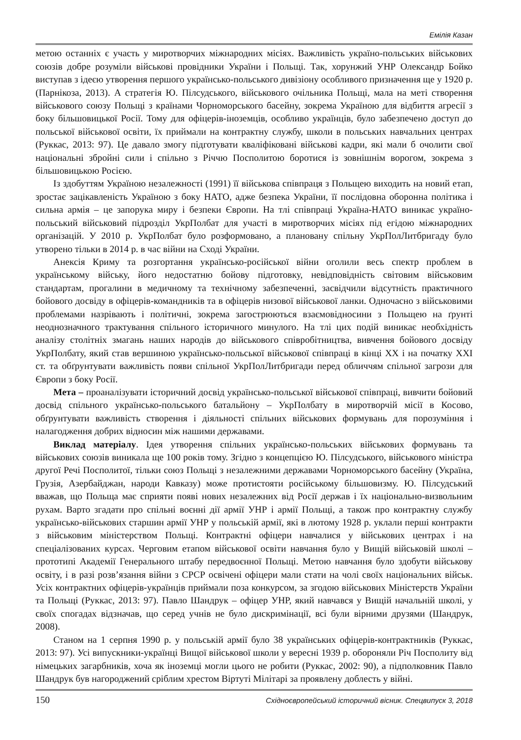Емілія Казан
метою останніх є участь у миротворчих міжнародних місіях. Важливість україно-польських військових союзів добре розуміли військові провідники України і Польщі. Так, хорунжий УНР Олександр Бойко виступав з ідеєю утворення першого українсько-польського дивізіону особливого призначення ще у 1920 р. (Парнікоза, 2013). А стратегія Ю. Пілсудського, військового очільника Польщі, мала на меті створення військового союзу Польщі з країнами Чорноморського басейну, зокрема Україною для відбиття агресії з боку більшовицької Росії. Тому для офіцерів-іноземців, особливо українців, було забезпечено доступ до польської військової освіти, їх приймали на контрактну службу, школи в польських навчальних центрах (Руккас, 2013: 97). Це давало змогу підготувати кваліфіковані військові кадри, які мали б очолити свої національні збройні сили і спільно з Річчю Посполитою боротися із зовнішнім ворогом, зокрема з більшовицькою Росією.
Із здобуттям Україною незалежності (1991) її військова співпраця з Польщею виходить на новий етап, зростає зацікавленість Україною з боку НАТО, адже безпека України, її послідовна оборонна політика і сильна армія – це запорука миру і безпеки Європи. На тлі співпраці Україна-НАТО виникає україно-польський військовий підрозділ УкрПолбат для участі в миротворчих місіях під егідою міжнародних організацій. У 2010 р. УкрПолбат було розформовано, а плановану спільну УкрПолЛитбригаду було утворено тільки в 2014 р. в час війни на Сході України.
Анексія Криму та розгортання українсько-російської війни оголили весь спектр проблем в українському війську, його недостатню бойову підготовку, невідповідність світовим військовим стандартам, прогалини в медичному та технічному забезпеченні, засвідчили відсутність практичного бойового досвіду в офіцерів-командників та в офіцерів низової військової ланки. Одночасно з військовими проблемами назрівають і політичні, зокрема загострюються взаємовідносини з Польщею на ґрунті неоднозначного трактування спільного історичного минулого. На тлі цих подій виникає необхідність аналізу столітніх змагань наших народів до військового співробітництва, вивчення бойового досвіду УкрПолбату, який став вершиною українсько-польської військової співпраці в кінці XX і на початку XXI ст. та обґрунтувати важливість появи спільної УкрПолЛитбригади перед обличчям спільної загрози для Європи з боку Росії.
Мета – проаналізувати історичний досвід українсько-польської військової співпраці, вивчити бойовий досвід спільного українсько-польського батальйону – УкрПолбату в миротворчій місії в Косово, обґрунтувати важливість створення і діяльності спільних військових формувань для порозуміння і налагодження добрих відносин між нашими державами.
Виклад матеріалу. Ідея утворення спільних українсько-польських військових формувань та військових союзів виникала ще 100 років тому. Згідно з концепцією Ю. Пілсудського, військового міністра другої Речі Посполитої, тільки союз Польщі з незалежними державами Чорноморського басейну (Україна, Грузія, Азербайджан, народи Кавказу) може протистояти російському більшовизму. Ю. Пілсудський вважав, що Польща має сприяти появі нових незалежних від Росії держав і їх національно-визвольним рухам. Варто згадати про спільні воєнні дії армії УНР і армії Польщі, а також про контрактну службу українсько-військових старшин армії УНР у польській армії, які в лютому 1928 р. уклали перші контракти з військовим міністерством Польщі. Контрактні офіцери навчалися у військових центрах і на спеціалізованих курсах. Черговим етапом військової освіти навчання було у Вищій військовій школі – прототипі Академії Генерального штабу передвоєнної Польщі. Метою навчання було здобути військову освіту, і в разі розв’язання війни з СРСР освічені офіцери мали стати на чолі своїх національних військ. Усіх контрактних офіцерів-українців приймали поза конкурсом, за згодою військових Міністерств України та Польщі (Руккас, 2013: 97). Павло Шандрук – офіцер УНР, який навчався у Вищій начальній школі, у своїх спогадах відзначав, що серед учнів не було дискримінації, всі були вірними друзями (Шандрук, 2008).
Станом на 1 серпня 1990 р. у польській армії було 38 українських офіцерів-контрактників (Руккас, 2013: 97). Усі випускники-українці Вищої військової школи у вересні 1939 р. обороняли Річ Посполиту від німецьких загарбників, хоча як іноземці могли цього не робити (Руккас, 2002: 90), а підполковник Павло Шандрук був нагороджений сріблим хрестом Віртуті Мілітарі за проявлену доблесть у війні.
150 Східноєвропейський історичний вісник. Спецвипуск 3, 2018